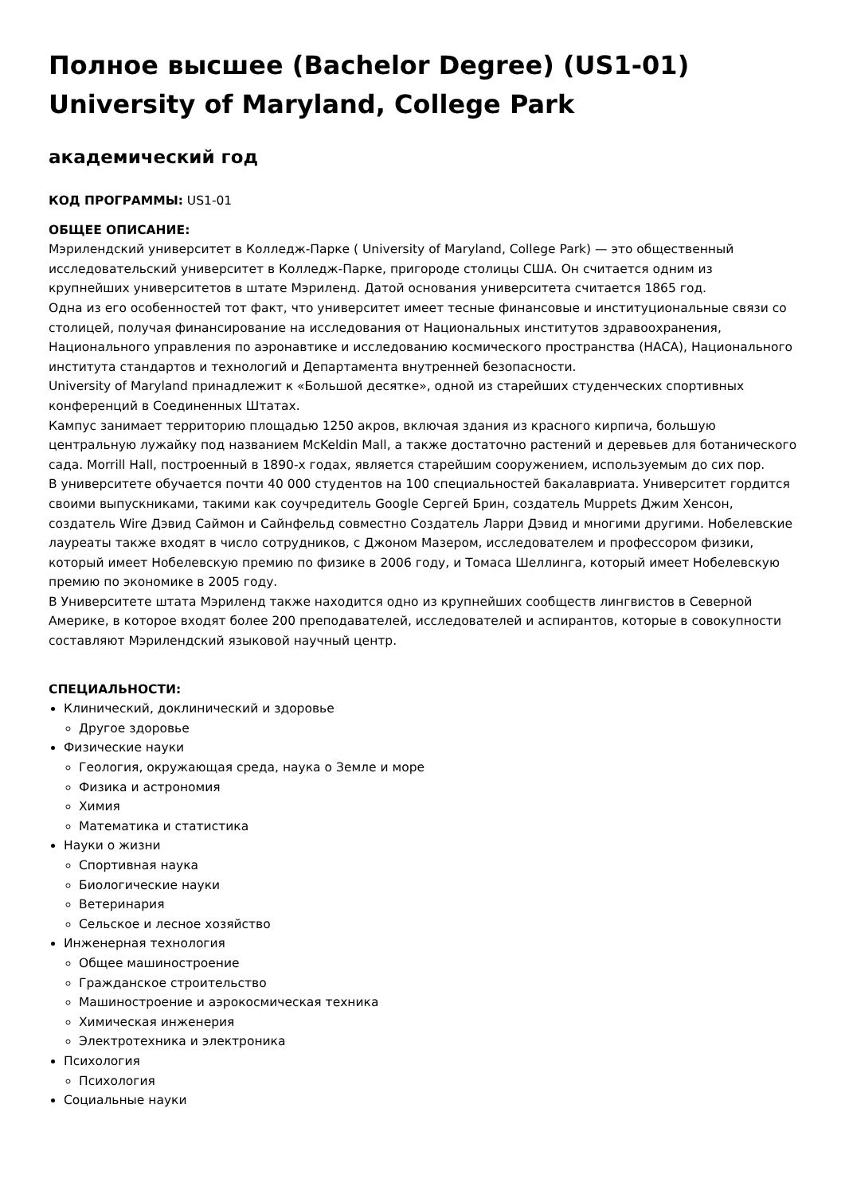Полное высшее (Bachelor Degree) (US1-01) University of Maryland, College Park
академический год
КОД ПРОГРАММЫ: US1-01
ОБЩЕЕ ОПИСАНИЕ:
Мэрилендский университет в Колледж-Парке ( University of Maryland, College Park) — это общественный исследовательский университет в Колледж-Парке, пригороде столицы США. Он считается одним из крупнейших университетов в штате Мэриленд. Датой основания университета считается 1865 год.
Одна из его особенностей тот факт, что университет имеет тесные финансовые и институциональные связи со столицей, получая финансирование на исследования от Национальных институтов здравоохранения, Национального управления по аэронавтике и исследованию космического пространства (НАСА), Национального института стандартов и технологий и Департамента внутренней безопасности.
University of Maryland принадлежит к «Большой десятке», одной из старейших студенческих спортивных конференций в Соединенных Штатах.
Кампус занимает территорию площадью 1250 акров, включая здания из красного кирпича, большую центральную лужайку под названием McKeldin Mall, а также достаточно растений и деревьев для ботанического сада. Morrill Hall, построенный в 1890-х годах, является старейшим сооружением, используемым до сих пор.
В университете обучается почти 40 000 студентов на 100 специальностей бакалавриата. Университет гордится своими выпускниками, такими как соучредитель Google Сергей Брин, создатель Muppets Джим Хенсон, создатель Wire Дэвид Саймон и Сайнфельд совместно Создатель Ларри Дэвид и многими другими. Нобелевские лауреаты также входят в число сотрудников, с Джоном Мазером, исследователем и профессором физики, который имеет Нобелевскую премию по физике в 2006 году, и Томаса Шеллинга, который имеет Нобелевскую премию по экономике в 2005 году.
В Университете штата Мэриленд также находится одно из крупнейших сообществ лингвистов в Северной Америке, в которое входят более 200 преподавателей, исследователей и аспирантов, которые в совокупности составляют Мэрилендский языковой научный центр.
СПЕЦИАЛЬНОСТИ:
Клинический, доклинический и здоровье
Другое здоровье
Физические науки
Геология, окружающая среда, наука о Земле и море
Физика и астрономия
Химия
Математика и статистика
Науки о жизни
Спортивная наука
Биологические науки
Ветеринария
Сельское и лесное хозяйство
Инженерная технология
Общее машиностроение
Гражданское строительство
Машиностроение и аэрокосмическая техника
Химическая инженерия
Электротехника и электроника
Психология
Психология
Социальные науки